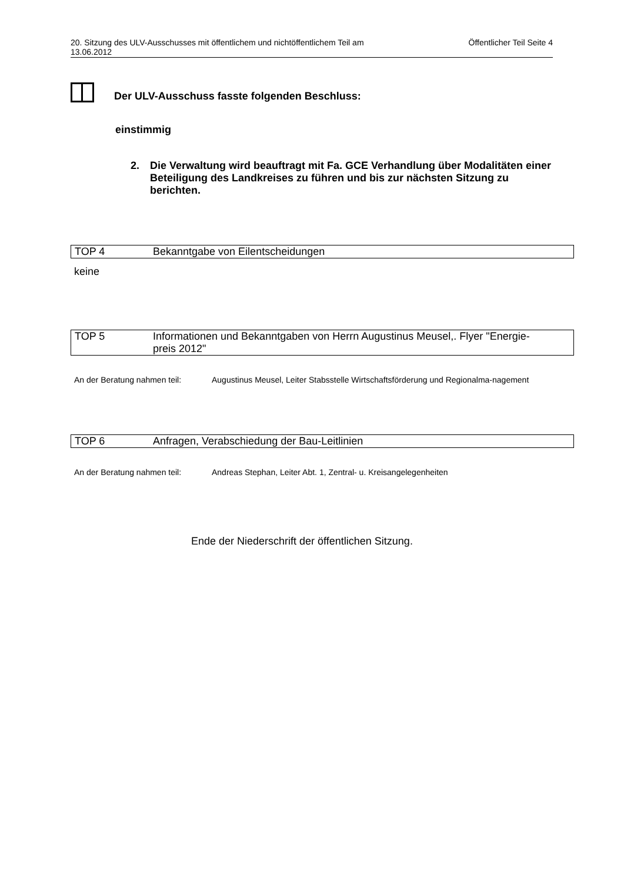20. Sitzung des ULV-Ausschusses mit öffentlichem und nichtöffentlichem Teil am
13.06.2012 Öffentlicher Teil Seite 4
Der ULV-Ausschuss fasste folgenden Beschluss:
einstimmig
2. Die Verwaltung wird beauftragt mit Fa. GCE Verhandlung über Modalitäten einer Beteiligung des Landkreises zu führen und bis zur nächsten Sitzung zu berichten.
TOP 4 Bekanntgabe von Eilentscheidungen
keine
TOP 5 Informationen und Bekanntgaben von Herrn Augustinus Meusel,. Flyer "Energie-
preis 2012"
An der Beratung nahmen teil: Augustinus Meusel, Leiter Stabsstelle Wirtschaftsförderung und Regionalma-nagement
TOP 6 Anfragen, Verabschiedung der Bau-Leitlinien
An der Beratung nahmen teil: Andreas Stephan, Leiter Abt. 1, Zentral- u. Kreisangelegenheiten
Ende der Niederschrift der öffentlichen Sitzung.